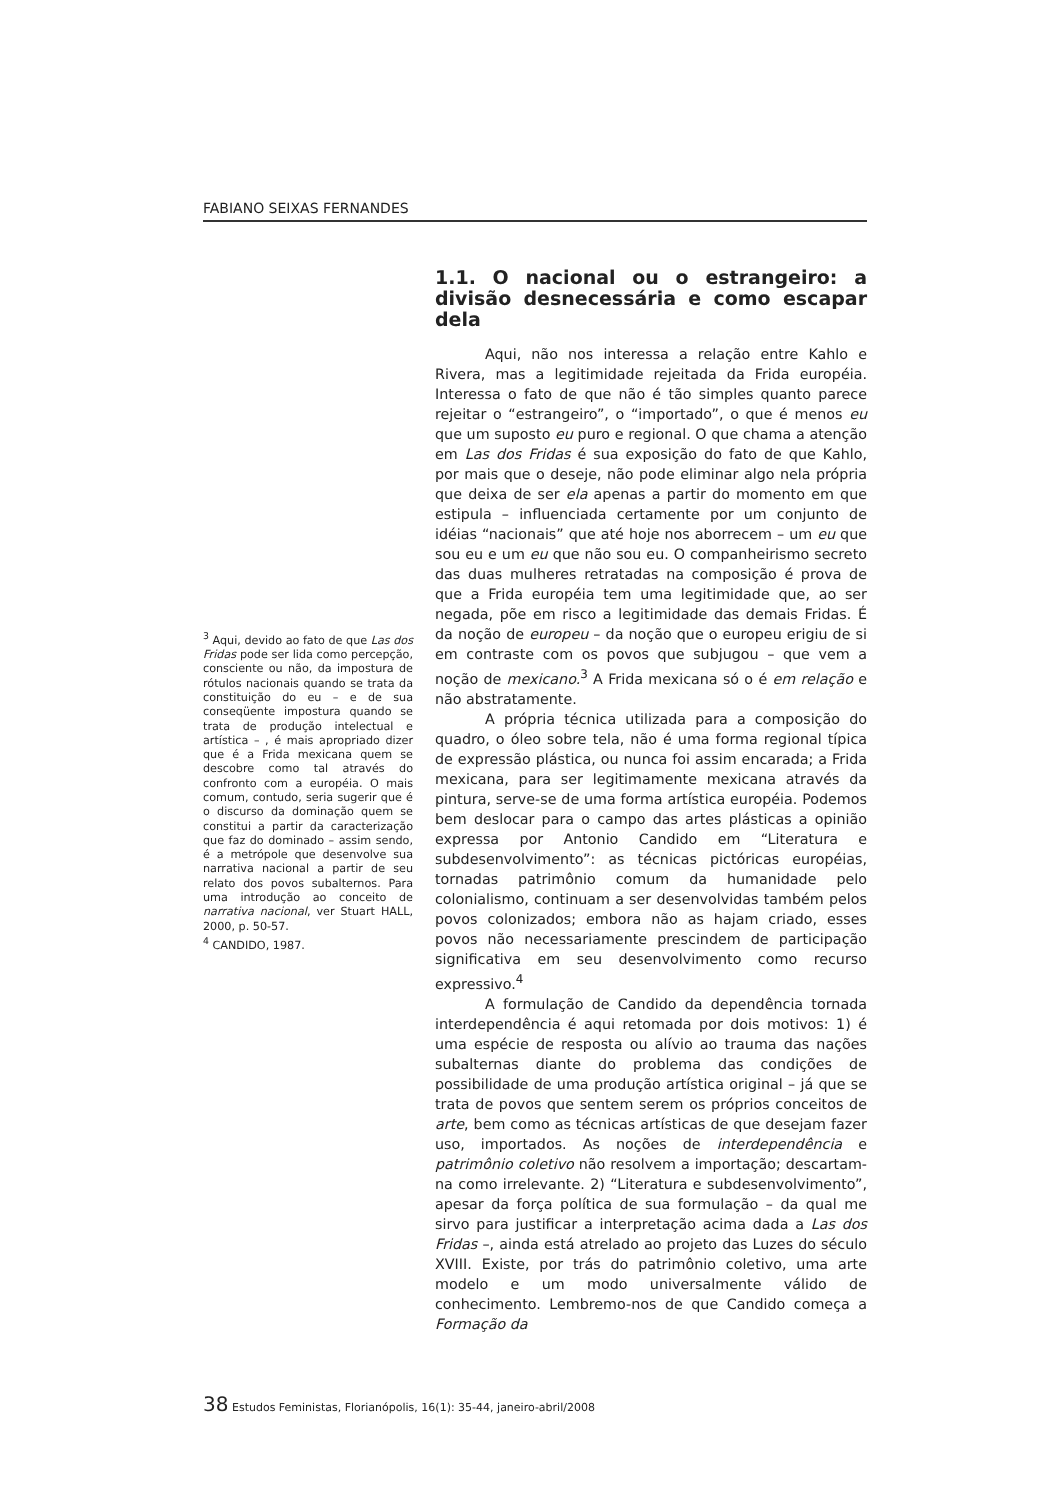FABIANO SEIXAS FERNANDES
<sup>3</sup> Aqui, devido ao fato de que Las dos Fridas pode ser lida como percepção, consciente ou não, da impostura de rótulos nacionais quando se trata da constituição do eu – e de sua conseqüente impostura quando se trata de produção intelectual e artística – , é mais apropriado dizer que é a Frida mexicana quem se descobre como tal através do confronto com a européia. O mais comum, contudo, seria sugerir que é o discurso da dominação quem se constitui a partir da caracterização que faz do dominado – assim sendo, é a metrópole que desenvolve sua narrativa nacional a partir de seu relato dos povos subalternos. Para uma introdução ao conceito de narrativa nacional, ver Stuart HALL, 2000, p. 50-57.
<sup>4</sup> CANDIDO, 1987.
1.1. O nacional ou o estrangeiro: a divisão desnecessária e como escapar dela
Aqui, não nos interessa a relação entre Kahlo e Rivera, mas a legitimidade rejeitada da Frida européia. Interessa o fato de que não é tão simples quanto parece rejeitar o “estrangeiro”, o “importado”, o que é menos eu que um suposto eu puro e regional. O que chama a atenção em Las dos Fridas é sua exposição do fato de que Kahlo, por mais que o deseje, não pode eliminar algo nela própria que deixa de ser ela apenas a partir do momento em que estipula – influenciada certamente por um conjunto de idéias “nacionais” que até hoje nos aborrecem – um eu que sou eu e um eu que não sou eu. O companheirismo secreto das duas mulheres retratadas na composição é prova de que a Frida européia tem uma legitimidade que, ao ser negada, põe em risco a legitimidade das demais Fridas. É da noção de europeu – da noção que o europeu erigiu de si em contraste com os povos que subjugou – que vem a noção de mexicano.<sup>3</sup> A Frida mexicana só o é em relação e não abstratamente.
A própria técnica utilizada para a composição do quadro, o óleo sobre tela, não é uma forma regional típica de expressão plástica, ou nunca foi assim encarada; a Frida mexicana, para ser legitimamente mexicana através da pintura, serve-se de uma forma artística européia. Podemos bem deslocar para o campo das artes plásticas a opinião expressa por Antonio Candido em “Literatura e subdesenvolvimento”: as técnicas pictóricas européias, tornadas patrimônio comum da humanidade pelo colonialismo, continuam a ser desenvolvidas também pelos povos colonizados; embora não as hajam criado, esses povos não necessariamente prescindem de participação significativa em seu desenvolvimento como recurso expressivo.<sup>4</sup>
A formulação de Candido da dependência tornada interdependência é aqui retomada por dois motivos: 1) é uma espécie de resposta ou alívio ao trauma das nações subalternas diante do problema das condições de possibilidade de uma produção artística original – já que se trata de povos que sentem serem os próprios conceitos de arte, bem como as técnicas artísticas de que desejam fazer uso, importados. As noções de interdependência e patrimônio coletivo não resolvem a importação; descartam-na como irrelevante. 2) “Literatura e subdesenvolvimento”, apesar da força política de sua formulação – da qual me sirvo para justificar a interpretação acima dada a Las dos Fridas –, ainda está atrelado ao projeto das Luzes do século XVIII. Existe, por trás do patrimônio coletivo, uma arte modelo e um modo universalmente válido de conhecimento. Lembremo-nos de que Candido começa a Formação da
38 Estudos Feministas, Florianópolis, 16(1): 35-44, janeiro-abril/2008